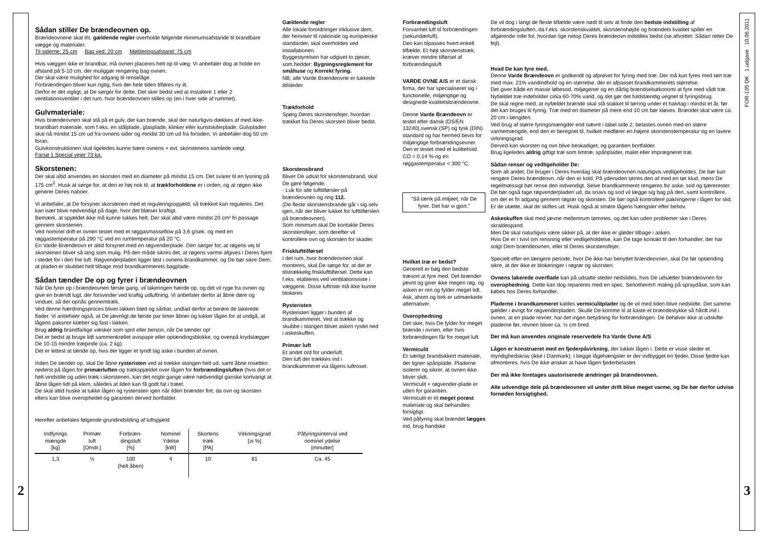2
Sådan stiller De brændeovnen op.
Brændeovnene skal iht. gældende regler overholde følgende minimumsafstande til brandbare vægge og materialer:
Til siderne: 25 cm Bag ved: 20 cm Møbleringsafstand: 75 cm
Hvis væggen ikke er brandbar, må ovnen placeres helt op til væg. Vi anbefaler dog at holde en afstand på 5-10 cm, der muliggør rengøring bag ovnen.
Der skal være mulighed for adgang til renselåge.
Forbrændingen bliver kun rigtig, hvis der hele tiden tilføres ny ilt.
Derfor er det vigtigt, at De sørger for dette. Det sker bedst ved at installere 1 eller 2 ventilationsventiler i det rum, hvor brændeovnen stilles op (en i hver side af rummet).
Gulvmateriale:
Hvis brændeovnen skal stå på et gulv, der kan brænde, skal der naturligvis dækkes af med ikke-brandbart materiale, som f.eks. en stålplade, glasplade, klinker eller kunstskiferplade. Gulvpladen skal nå mindst 15 cm ud fra ovnens sider og mindst 30 cm ud fra forsiden. Vi anbefaler dog 50 cm foran.
Gulvkonstruktionen skal ligeledes kunne bære ovnens + evt. skorstenens samlede vægt.
Farsø 1 Special vejer 73 kg.
Skorstenen:
Der skal altid anvendes en skorsten med en diameter på mindst 15 cm. Det svarer til en lysning på 175 cm<sup>2</sup>. Husk at sørge for, at den er høj nok til, at trækforholdene er i orden, og at røgen ikke generer Deres naboer.
Vi anbefaler, at De forsyner skorstenen med et reguleringsspjæld, så trækket kan reguleres. Det kan især blive nødvendigt på dage, hvor det blæser kraftigt.
Bemærk, at spjældet ikke må kunne lukkes helt. Der skal altid være mindst 20 cm² fri passage gennem skorstenen.
Ved nominel drift er ovnen testet med et røggasmasseflow på 3,6 g/sek. og med en røggastemperatur på 290 °C ved en rumtemperatur på 20 °C.
En Varde Brændeovn er altid forsynet med en røgvenderplade. Den sørger for, at røgens vej til skorstenen bliver så lang som mulig. På den måde sikres det, at røgens varme afgives i Deres hjem i stedet for i den frie luft. Røgvenderpladen ligger løst i ovnens brandkammer, og De bør sikre Dem, at pladen er skubbet helt tilbage mod brandkammerets bagplade.
Sådan tænder De op og fyrer i brændeovnen
Når De fyrer op i brændeovnen første gang, vil lakeringen hærde op, og det vil ryge fra ovnen og give en brændt lugt, der forsvinder ved kraftig udluftning. Vi anbefaler derfor at åbne døre og vinduer, så der opnås gennemtræk.
Ved denne hærdningsproces bliver lakken blød og sårbar, undlad derfor at berøre de lakerede flader. Vi anbefaler også, at De jævnligt de første par timer åbner og lukker lågen for at undgå, at lågens paksnor klæber sig fast i lakken.
Brug aldrig brandfarlige væsker som sprit eller benzin, når De tænder op!
Det er bedst at bruge lidt sammenkrøllet avispapir eller optændingsblokke, og ovenpå krydslægger De 10-15 mindre træpinde (ca. 2 kg).
Det er lettest at tænde op, hvis der ligger et tyndt lag aske i bunden af ovnen.
Inden De tænder op, skal De åbne rysteristen ved at trække stangen helt ud, samt åbne rosetten nederst på lågen for primærluften og trækspjældet over lågen for forbrændingsluften (hvis det er helt vindstille og uden træk i skorstenen, kan det nogle gange være nødvendigt ganske kortvarigt at åbne lågen lidt på klem, således at ilden kan få godt fat i træet.
De skal altid huske at lukke lågen og rysteristen igen når ilden brænder fint, da ovn og skorsten ellers kan blive overophedet og garantien derved bortfalder.
Gældende regler
Alle lokale forordninger inklusive dem, der henviser til nationale og europæiske standarder, skal overholdes ved installationen.
Byggestyrelsen har udgivet to pjecer, som hedder: Bygningsreglement for småhuse og Korrekt fyring.
NB, alle Varde Brændeovne er lukkede ildsteder.
Trækforhold
Spørg Deres skorstensfejer, hvordan trækket fra Deres skorsten bliver bedst.
Skorstensbrand
Bliver De udsat for skorstensbrand, skal De gøre følgende:
- Luk for alle lufttilførsler på brændeovnen og ring 112.
(De fleste skorstensbrande går i sig selv igen, når der bliver lukket for lufttilførslen på brændeovnen).
Som minimum skal De kontakte Deres skorstensfejer, som derefter vil kontrollere ovn og skorsten for skader.
Frisklufttilførsel
I det rum, hvor brændeovnen skal monteres, skal De sørge for, at der er tilstrækkelig frisklufttilførsel. Dette kan f.eks. etableres ved ventilationsriste i væggene. Disse luftriste må ikke kunne blokeres
Rysteristen
Rysteristen ligger i bunden af brandkammeret. Ved at trække og skubbe i stangen bliver asken rystet ned i askeskuffen.
Primær luft
Et andet ord for underluft.
Den luft der trækkes ind i brandkammeret via lågens luftroset.
Herefter anbefales følgende grundindstilling af luftspjæld
| Indfyrings mængde [kg] | Primær luft [Omdr.] | Forbræn- dingsluft [%] | Nominel Ydelse [kW] | Skortens træk [PA] | Virkningsgrad [≥i %] | Påfyringsinterval ved nominel ydelse [minutter] |
| --- | --- | --- | --- | --- | --- | --- |
| 1,3 | ½ | 100 (helt åben) | 4 | 10 | 81 | Ca. 45 |
Forbrændingsluft
Forvarmet luft til forbrændingen (sekundærluft).
Den kan tilpasses hvert enkelt tilfælde. Et højt skorstenstræk, kræver mindre tilførsel af forbrændingsluft
VARDE OVNE A/S er et dansk firma, der har specialiseret sig i functionelle, miljørigtige og designede kvalitetsbrændeovne.
Denne Varde Brændeovn er testet efter dansk (DS/EN 13240),svensk (SP) og tysk (DIN) standard og har hermed bevis for miljørigtige forbrændingsevner.
Den er testet med et kuliltehold CO = 0,14 % og en røggastemperatur < 300 °C.
”Så tænk på miljøet, når De fyrer. Det har vi gjort.”
Hvilket træ er bedst?
Generelt er bøg den bedste træsort at fyre med. Det brænder jævnt og giver ikke megen røg, og asken er ren og fylder meget lidt. Ask, ahorn og birk er udmærkede alternativer.
Overophedning
Det sker, hvis De fylder for meget brænde i ovnen, eller hvis forbrændingen får for meget luft.
Vermiculit
Et særligt brandsikkert materiale, der ligner spånplade. Pladerne isolerer og sikrer, at ovnen ikke bliver slidt.
Vermiculit + røgvender-plade er uden for garantien.
Vermiculit er et meget porøst materiale og skal behandles forsigtigt.
Ved påfyring skal brændet lægges ind, brug handske
De vil dog i langt de fleste tilfælde være nødt til selv at finde den bedste indstilling af forbrændingsluften, da f.eks. skorstenskvalitet, skorstenshøjde og brændets kvalitet spiller en afgørende rolle for, hvordan lige netop Deres brændeovn indstilles bedst (se afsnittet: Sådan retter De fejl).
Hvad De kan fyre med.
Denne Varde Brændeovn er godkendt og afprøvet for fyring med træ. Der må kun fyres med tørt træ med max. 21% vandindhold og en størrelse, der er afpasset brandkammerets størrelse.
Det giver både en masse løbesod, miljøgener og en dårlig brændselsøkonomi at fyre med vådt træ. Nyfældet træ indeholder cirka 60-70% vand, og det gør det fuldstændig uegnet til fyringsbrug.
De skal regne med, at nyfældet brænde skal stå stakket til tørring under et halvtag i mindst et år, før det kan bruges til fyring. Træ med en diameter på mere end 10 cm bør kløves. Brændet skal være ca. 20 cm i længden.
Ved brug af større fyringsmængder end nævnt i tabel side 2, belastes ovnen med en større varmemængde, end den er beregnet til, hvilket medfører en højere skorstenstemperatur og en lavere virkningsgrad.
Derved kan skorsten og ovn blive beskadiget, og garantien bortfalder.
Brug ligeledes aldrig giftigt træ som limtræ, spånplader, malet eller imprægneret træ.
Sådan renser og vedligeholder De:
Som alt andet, De bruger i Deres hverdag skal brændeovnen naturligvis vedligeholdes. De bør kun rengøre Deres brændeovn, når den er kold. På ydersiden tørres den af med en tør klud, mens De regelmæssigt bør rense den indvendigt. Selve brandkammeret rengøres for aske, sod og tjærerester. De bør også tage røgvenderpladen ud, da snavs og sod vil lægge sig bag på den, samt kontrollere, om der er fri adgang gennem røgrør og skorsten. De bør også kontrollere pakningerne i lågen for slid. Er de utætte, skal de skiftes ud. Husk også at smøre lågens hængsler efter behov.
Askeskuffen skal med jævne mellemrum tømmes, og det kan uden problemer ske i Deres skraldespand.
Men De skal naturligvis være sikker på, at der ikke er gløder tilbage i asken.
Hvis De er i tvivl om rensning eller vedligeholdelse, kan De tage kontakt til den forhandler, der har solgt Dem brændeovnen, eller til Deres skorstensfejer.
Specielt efter en længere periode, hvor De ikke har benyttet brændeovnen, skal De før optænding sikre, at der ikke er blokeringer i røgrør og skorsten.
Ovnens lakerede overflade kan på udsatte steder nedslides, hvis De udsætter brændeovnen for overophedning. Dette kan dog repareres med en spec. Senotherm® maling på spraydåse, som kan købes hos Deres forhandler.
Pladerne i brandkammeret kaldes vermiculitplader og de vil med tiden blive nedslidte. Det samme gælder i øvrigt for røgvenderpladen. Skulle De komme til at kaste et brændestykke så hårdt ind i ovnen, at en plade revner, har det ingen betydning for forbrændingen. De behøver ikke at udskifte pladerne før, revnen bliver ca. ½ cm bred.
Der må kun anvendes originale reservedele fra Varde Ovne A/S
Lågen er konstrueret med en fjederpåvirkning, der lukker lågen i. Dette er visse steder et myndighedskrav (ikke i Danmark). I begge lågehængsler er der indbygget en fjeder, Disse fjedre kan afmonteres, hvis De ikke ønsker at have lågen fjederbelastet.
Der må ikke foretages uautoriserede ændringer på brændeovnen.
Alle udvendige dele på brændeovnen vil under drift blive meget varme, og De bør derfor udvise fornøden forsigtighed.
FOR-135 DK 1.udgave 10.06.2011
3